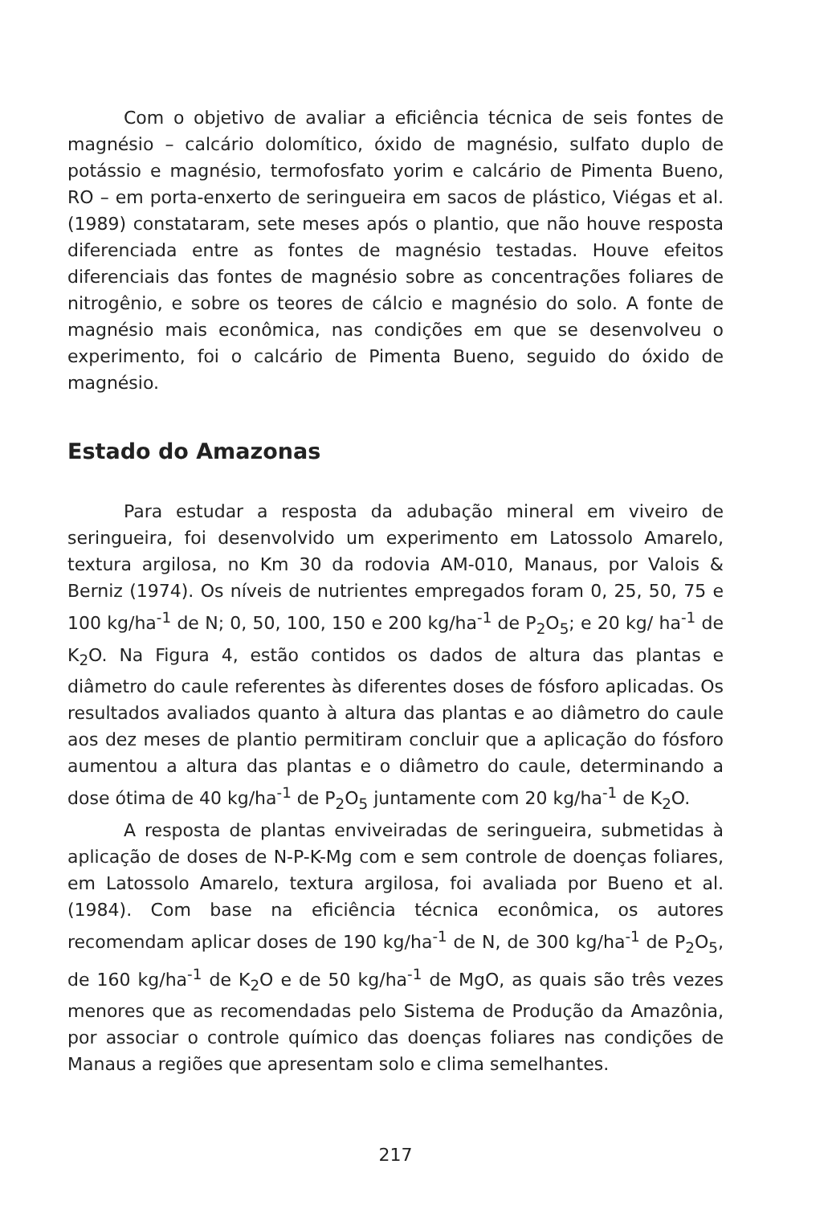Com o objetivo de avaliar a eficiência técnica de seis fontes de magnésio – calcário dolomítico, óxido de magnésio, sulfato duplo de potássio e magnésio, termofosfato yorim e calcário de Pimenta Bueno, RO – em porta-enxerto de seringueira em sacos de plástico, Viégas et al. (1989) constataram, sete meses após o plantio, que não houve resposta diferenciada entre as fontes de magnésio testadas. Houve efeitos diferenciais das fontes de magnésio sobre as concentrações foliares de nitrogênio, e sobre os teores de cálcio e magnésio do solo. A fonte de magnésio mais econômica, nas condições em que se desenvolveu o experimento, foi o calcário de Pimenta Bueno, seguido do óxido de magnésio.
Estado do Amazonas
Para estudar a resposta da adubação mineral em viveiro de seringueira, foi desenvolvido um experimento em Latossolo Amarelo, textura argilosa, no Km 30 da rodovia AM-010, Manaus, por Valois & Berniz (1974). Os níveis de nutrientes empregados foram 0, 25, 50, 75 e 100 kg/ha<sup>-1</sup> de N; 0, 50, 100, 150 e 200 kg/ha<sup>-1</sup> de P<sub>2</sub>O<sub>5</sub>; e 20 kg/ ha<sup>-1</sup> de K<sub>2</sub>O. Na Figura 4, estão contidos os dados de altura das plantas e diâmetro do caule referentes às diferentes doses de fósforo aplicadas. Os resultados avaliados quanto à altura das plantas e ao diâmetro do caule aos dez meses de plantio permitiram concluir que a aplicação do fósforo aumentou a altura das plantas e o diâmetro do caule, determinando a dose ótima de 40 kg/ha<sup>-1</sup> de P<sub>2</sub>O<sub>5</sub> juntamente com 20 kg/ha<sup>-1</sup> de K<sub>2</sub>O.
A resposta de plantas enviveiradas de seringueira, submetidas à aplicação de doses de N-P-K-Mg com e sem controle de doenças foliares, em Latossolo Amarelo, textura argilosa, foi avaliada por Bueno et al. (1984). Com base na eficiência técnica econômica, os autores recomendam aplicar doses de 190 kg/ha<sup>-1</sup> de N, de 300 kg/ha<sup>-1</sup> de P<sub>2</sub>O<sub>5</sub>, de 160 kg/ha<sup>-1</sup> de K<sub>2</sub>O e de 50 kg/ha<sup>-1</sup> de MgO, as quais são três vezes menores que as recomendadas pelo Sistema de Produção da Amazônia, por associar o controle químico das doenças foliares nas condições de Manaus a regiões que apresentam solo e clima semelhantes.
217